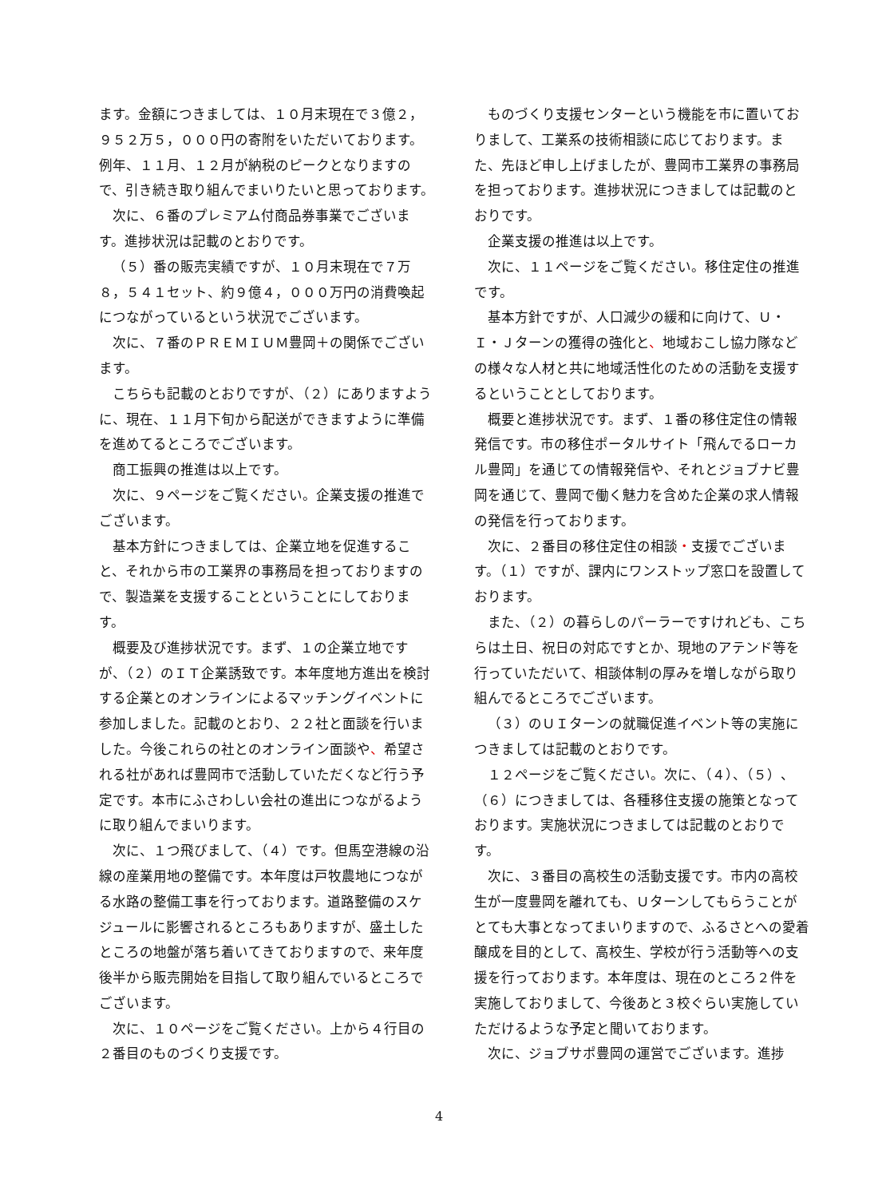ます。金額につきましては、１０月末現在で３億２，９５２万５，０００円の寄附をいただいております。例年、１１月、１２月が納税のピークとなりますので、引き続き取り組んでまいりたいと思っております。
次に、６番のプレミアム付商品券事業でございます。進捗状況は記載のとおりです。
（５）番の販売実績ですが、１０月末現在で７万８，５４１セット、約９億４，０００万円の消費喚起につながっているという状況でございます。
次に、７番のＰＲＥＭＩＵＭ豊岡＋の関係でございます。
こちらも記載のとおりですが、（２）にありますように、現在、１１月下旬から配送ができますように準備を進めてるところでございます。
商工振興の推進は以上です。
次に、９ページをご覧ください。企業支援の推進でございます。
基本方針につきましては、企業立地を促進すること、それから市の工業界の事務局を担っておりますので、製造業を支援することということにしております。
概要及び進捗状況です。まず、１の企業立地ですが、（２）のＩＴ企業誘致です。本年度地方進出を検討する企業とのオンラインによるマッチングイベントに参加しました。記載のとおり、２２社と面談を行いました。今後これらの社とのオンライン面談や、希望される社があれば豊岡市で活動していただくなど行う予定です。本市にふさわしい会社の進出につながるように取り組んでまいります。
次に、１つ飛びまして、（４）です。但馬空港線の沿線の産業用地の整備です。本年度は戸牧農地につながる水路の整備工事を行っております。道路整備のスケジュールに影響されるところもありますが、盛土したところの地盤が落ち着いてきておりますので、来年度後半から販売開始を目指して取り組んでいるところでございます。
次に、１０ページをご覧ください。上から４行目の２番目のものづくり支援です。
ものづくり支援センターという機能を市に置いておりまして、工業系の技術相談に応じております。また、先ほど申し上げましたが、豊岡市工業界の事務局を担っております。進捗状況につきましては記載のとおりです。
企業支援の推進は以上です。
次に、１１ページをご覧ください。移住定住の推進です。
基本方針ですが、人口減少の緩和に向けて、Ｕ・Ｉ・Ｊターンの獲得の強化と、地域おこし協力隊などの様々な人材と共に地域活性化のための活動を支援するということとしております。
概要と進捗状況です。まず、１番の移住定住の情報発信です。市の移住ポータルサイト「飛んでるローカル豊岡」を通じての情報発信や、それとジョブナビ豊岡を通じて、豊岡で働く魅力を含めた企業の求人情報の発信を行っております。
次に、２番目の移住定住の相談・支援でございます。（１）ですが、課内にワンストップ窓口を設置しております。
また、（２）の暮らしのパーラーですけれども、こちらは土日、祝日の対応ですとか、現地のアテンド等を行っていただいて、相談体制の厚みを増しながら取り組んでるところでございます。
（３）のＵＩターンの就職促進イベント等の実施につきましては記載のとおりです。
１２ページをご覧ください。次に、（４）、（５）、（６）につきましては、各種移住支援の施策となっております。実施状況につきましては記載のとおりです。
次に、３番目の高校生の活動支援です。市内の高校生が一度豊岡を離れても、Ｕターンしてもらうことがとても大事となってまいりますので、ふるさとへの愛着醸成を目的として、高校生、学校が行う活動等への支援を行っております。本年度は、現在のところ２件を実施しておりまして、今後あと３校ぐらい実施していただけるような予定と聞いております。
次に、ジョブサポ豊岡の運営でございます。進捗
4